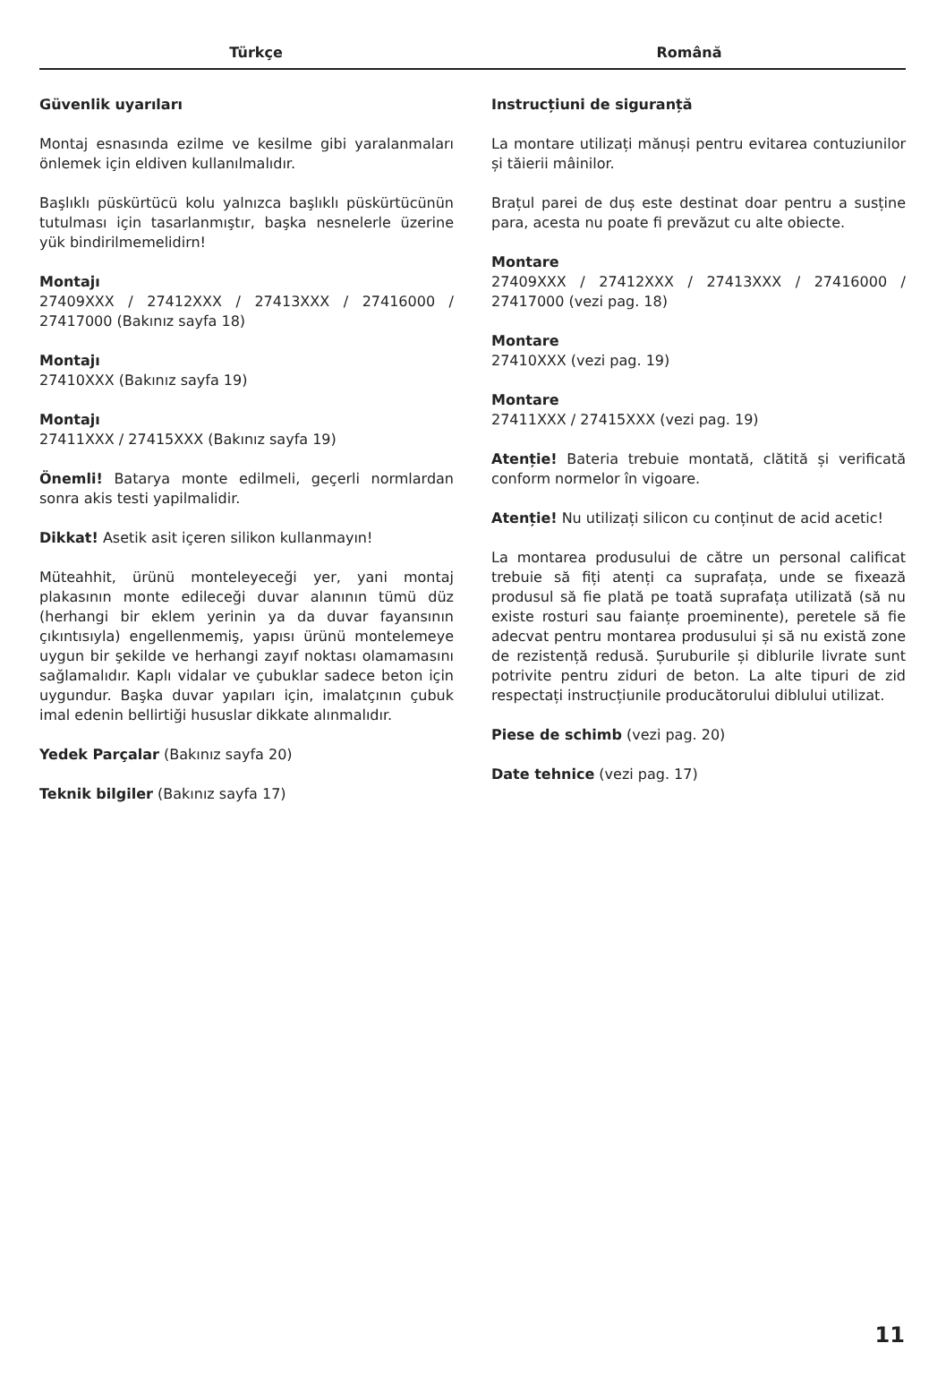Türkçe Română
Güvenlik uyarıları
Montaj esnasında ezilme ve kesilme gibi yaralanmaları önlemek için eldiven kullanılmalıdır.
Başlıklı püskürtücü kolu yalnızca başlıklı püskürtücünün tutulması için tasarlanmıştır, başka nesnelerle üzerine yük bindirilmemelidirn!
Montajı
27409XXX / 27412XXX / 27413XXX / 27416000 / 27417000 (Bakınız sayfa 18)
Montajı
27410XXX (Bakınız sayfa 19)
Montajı
27411XXX / 27415XXX (Bakınız sayfa 19)
Önemli! Batarya monte edilmeli, geçerli normlardan sonra akis testi yapilmalidir.
Dikkat! Asetik asit içeren silikon kullanmayın!
Müteahhit, ürünü monteleyeceği yer, yani montaj plakasının monte edileceği duvar alanının tümü düz (herhangi bir eklem yerinin ya da duvar fayansının çıkıntısıyla) engellenmemiş, yapısı ürünü montelemeye uygun bir şekilde ve herhangi zayıf noktası olamamasını sağlamalıdır. Kaplı vidalar ve çubuklar sadece beton için uygundur. Başka duvar yapıları için, imalatçının çubuk imal edenin bellirtiği hususlar dikkate alınmalıdır.
Yedek Parçalar (Bakınız sayfa 20)
Teknik bilgiler (Bakınız sayfa 17)
Instrucțiuni de siguranță
La montare utilizați mănuși pentru evitarea contuziunilor și tăierii mâinilor.
Brațul parei de duș este destinat doar pentru a susține para, acesta nu poate fi prevăzut cu alte obiecte.
Montare
27409XXX / 27412XXX / 27413XXX / 27416000 / 27417000 (vezi pag. 18)
Montare
27410XXX (vezi pag. 19)
Montare
27411XXX / 27415XXX (vezi pag. 19)
Atenție! Bateria trebuie montată, clătită și verificată conform normelor în vigoare.
Atenție! Nu utilizați silicon cu conținut de acid acetic!
La montarea produsului de către un personal calificat trebuie să fiți atenți ca suprafața, unde se fixează produsul să fie plată pe toată suprafața utilizată (să nu existe rosturi sau faianțe proeminente), peretele să fie adecvat pentru montarea produsului și să nu există zone de rezistență redusă. Șuruburile și diblurile livrate sunt potrivite pentru ziduri de beton. La alte tipuri de zid respectați instrucțiunile producătorului diblului utilizat.
Piese de schimb (vezi pag. 20)
Date tehnice (vezi pag. 17)
11